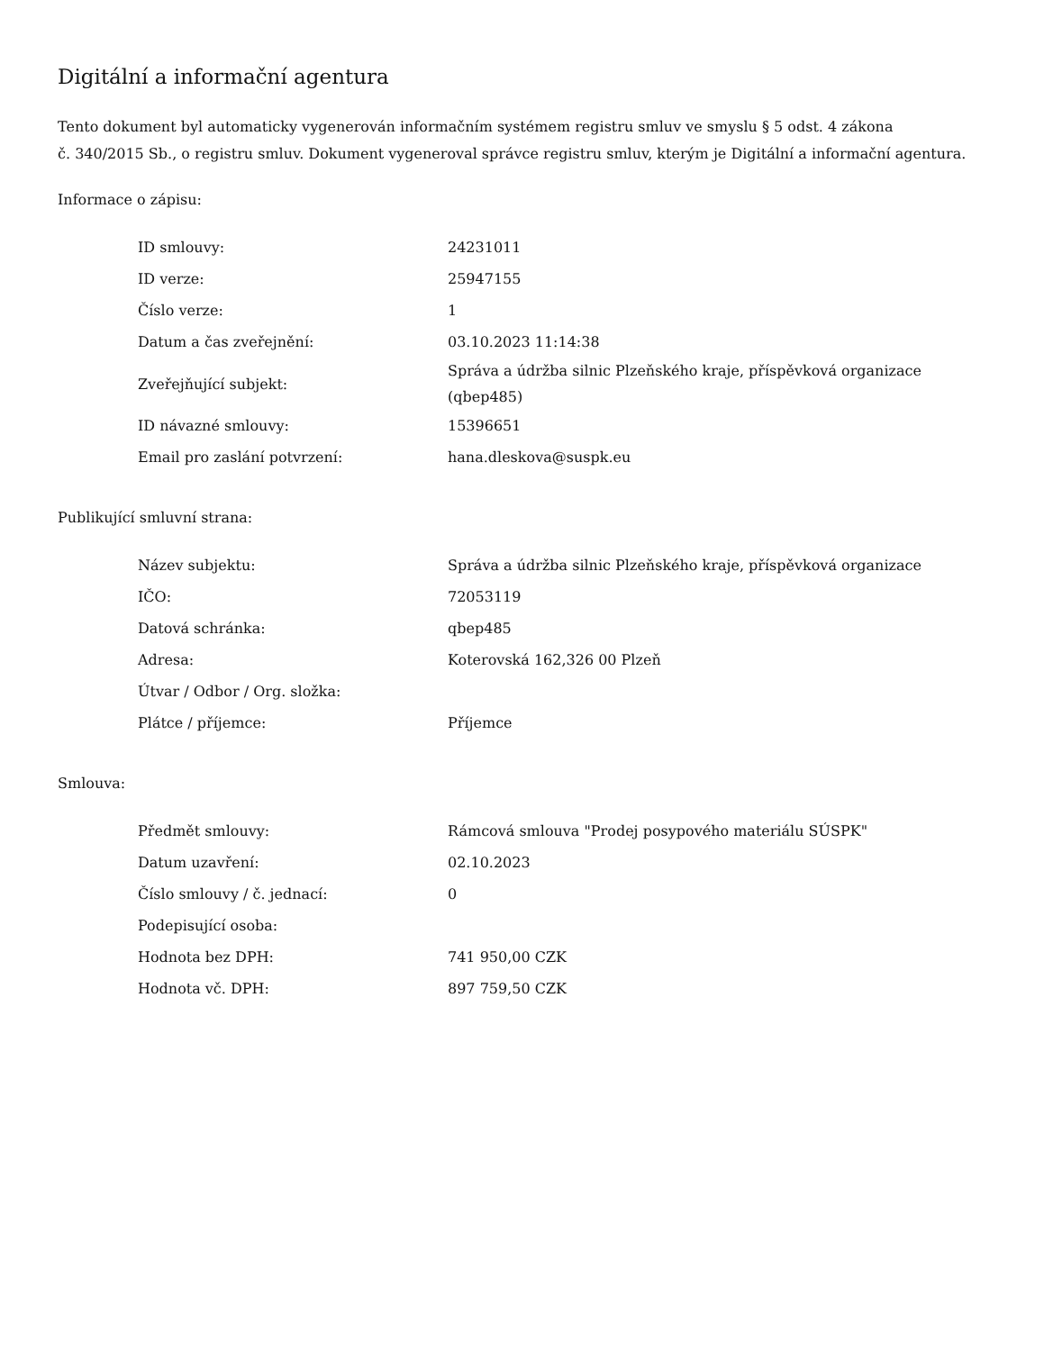Digitální a informační agentura
Tento dokument byl automaticky vygenerován informačním systémem registru smluv ve smyslu § 5 odst. 4 zákona
č. 340/2015 Sb., o registru smluv. Dokument vygeneroval správce registru smluv, kterým je Digitální a informační agentura.
Informace o zápisu:
| ID smlouvy: | 24231011 |
| ID verze: | 25947155 |
| Číslo verze: | 1 |
| Datum a čas zveřejnění: | 03.10.2023 11:14:38 |
| Zveřejňující subjekt: | Správa a údržba silnic Plzeňského kraje, příspěvková organizace (qbep485) |
| ID návazné smlouvy: | 15396651 |
| Email pro zaslání potvrzení: | hana.dleskova@suspk.eu |
Publikující smluvní strana:
| Název subjektu: | Správa a údržba silnic Plzeňského kraje, příspěvková organizace |
| IČO: | 72053119 |
| Datová schránka: | qbep485 |
| Adresa: | Koterovská 162,326 00 Plzeň |
| Útvar / Odbor / Org. složka: | |
| Plátce / příjemce: | Příjemce |
Smlouva:
| Předmět smlouvy: | Rámcová smlouva "Prodej posypového materiálu SÚSPK" |
| Datum uzavření: | 02.10.2023 |
| Číslo smlouvy / č. jednací: | 0 |
| Podepisující osoba: | |
| Hodnota bez DPH: | 741 950,00 CZK |
| Hodnota vč. DPH: | 897 759,50 CZK |